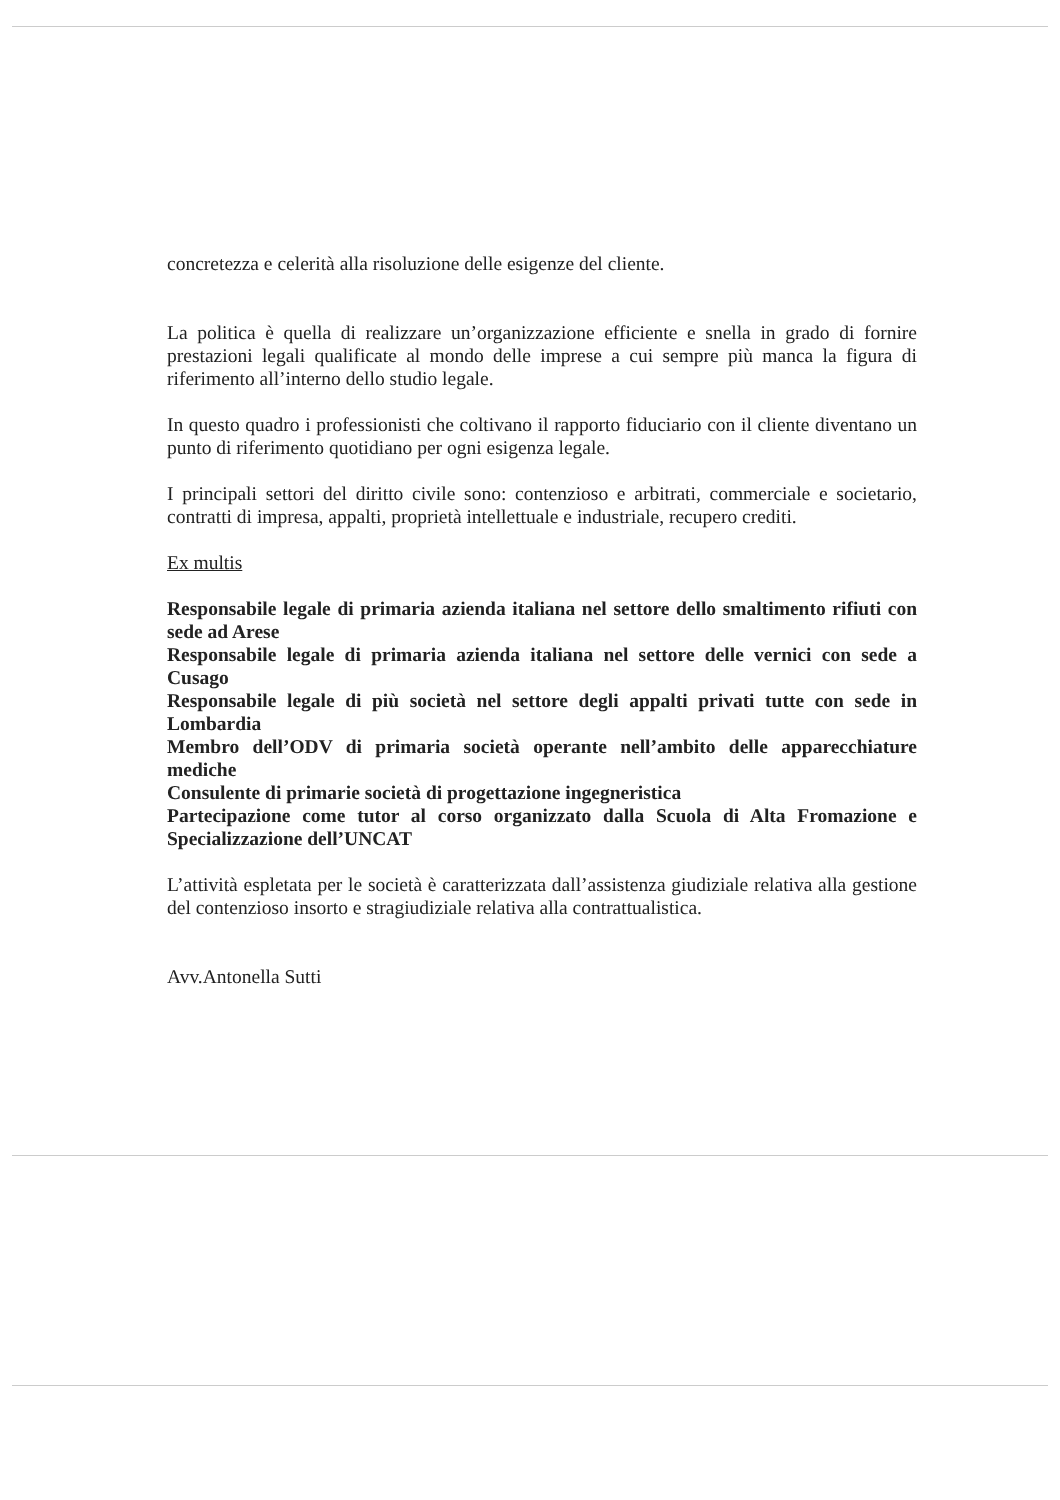concretezza e celerità alla risoluzione delle esigenze del cliente.
La politica è quella di realizzare un’organizzazione efficiente e snella in grado di fornire prestazioni legali qualificate al mondo delle imprese a cui sempre più manca la figura di riferimento all’interno dello studio legale.
In questo quadro i professionisti che coltivano il rapporto fiduciario con il cliente diventano un punto di riferimento quotidiano per ogni esigenza legale.
I principali settori del diritto civile sono: contenzioso e arbitrati, commerciale e societario, contratti di impresa, appalti, proprietà intellettuale e industriale, recupero crediti.
Ex multis
Responsabile legale di primaria azienda italiana nel settore dello smaltimento rifiuti con sede ad Arese
Responsabile legale di primaria azienda italiana nel settore delle vernici con sede a Cusago
Responsabile legale di più società nel settore degli appalti privati tutte con sede in Lombardia
Membro dell’ODV di primaria società operante nell’ambito delle apparecchiature mediche
Consulente di primarie società di progettazione ingegneristica
Partecipazione come tutor al corso organizzato dalla Scuola di Alta Fromazione e Specializzazione dell’UNCAT
L’attività espletata per le società è caratterizzata dall’assistenza giudiziale relativa alla gestione del contenzioso insorto e stragiudiziale relativa alla contrattualistica.
Avv.Antonella Sutti